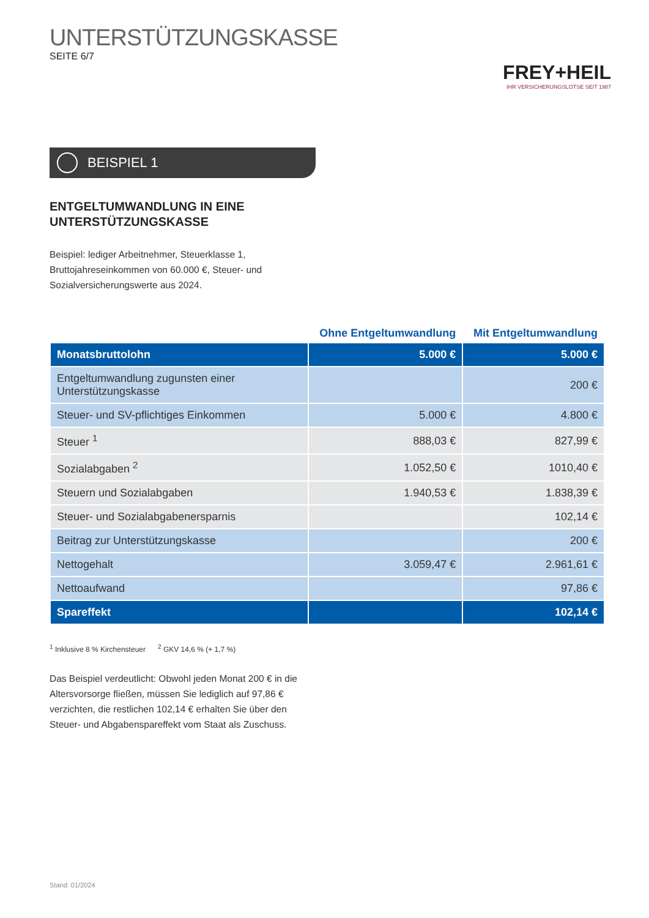FREY+HEIL
IHR VERSICHERUNGSLOTSE SEIT 1987
UNTERSTÜTZUNGSKASSE
SEITE 6/7
BEISPIEL 1
ENTGELTUMWANDLUNG IN EINE
UNTERSTÜTZUNGSKASSE
Beispiel: lediger Arbeitnehmer, Steuerklasse 1, Bruttojahreseinkommen von 60.000 €, Steuer- und Sozialversicherungswerte aus 2024.
| | Ohne Entgeltumwandlung | Mit Entgeltumwandlung |
| --- | --- | --- |
| Monatsbruttolohn | 5.000 € | 5.000 € |
| Entgeltumwandlung zugunsten einer Unterstützungskasse | | 200 € |
| Steuer- und SV-pflichtiges Einkommen | 5.000 € | 4.800 € |
| Steuer <sup>1</sup> | 888,03 € | 827,99 € |
| Sozialabgaben <sup>2</sup> | 1.052,50 € | 1010,40 € |
| Steuern und Sozialabgaben | 1.940,53 € | 1.838,39 € |
| Steuer- und Sozialabgabenersparnis | | 102,14 € |
| Beitrag zur Unterstützungskasse | | 200 € |
| Nettogehalt | 3.059,47 € | 2.961,61 € |
| Nettoaufwand | | 97,86 € |
| Spareffekt | | 102,14 € |
<sup>1</sup> Inklusive 8 % Kirchensteuer <sup>2</sup> GKV 14,6 % (+ 1,7 %)
Das Beispiel verdeutlicht: Obwohl jeden Monat 200 € in die Altersvorsorge fließen, müssen Sie lediglich auf 97,86 € verzichten, die restlichen 102,14 € erhalten Sie über den Steuer- und Abgabenspareffekt vom Staat als Zuschuss.
Stand: 01/2024